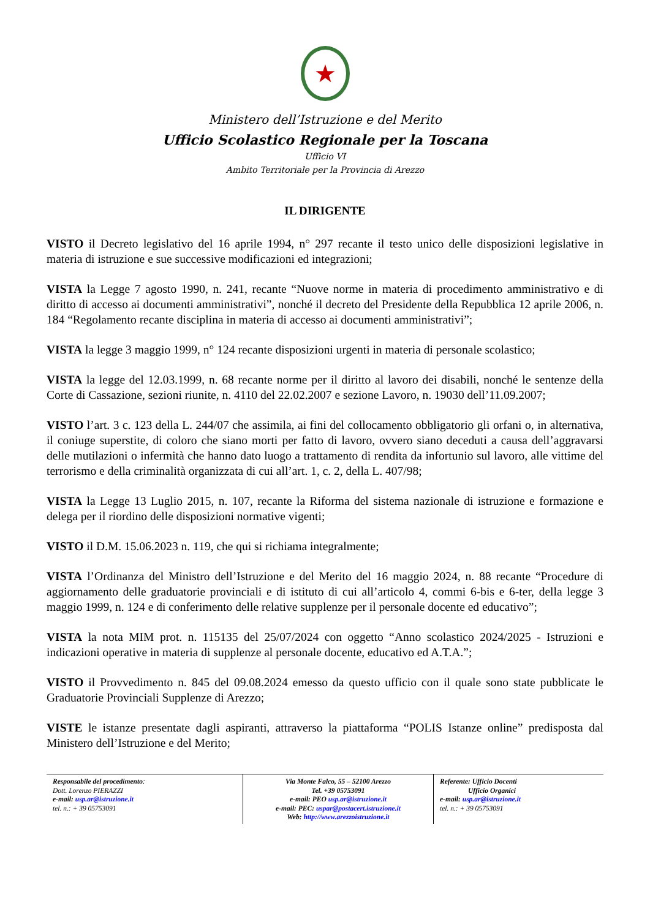★
Ministero dell’Istruzione e del Merito
Ufficio Scolastico Regionale per la Toscana
Ufficio VI
Ambito Territoriale per la Provincia di Arezzo
IL DIRIGENTE
VISTO il Decreto legislativo del 16 aprile 1994, n° 297 recante il testo unico delle disposizioni legislative in materia di istruzione e sue successive modificazioni ed integrazioni;
VISTA la Legge 7 agosto 1990, n. 241, recante “Nuove norme in materia di procedimento amministrativo e di diritto di accesso ai documenti amministrativi”, nonché il decreto del Presidente della Repubblica 12 aprile 2006, n. 184 “Regolamento recante disciplina in materia di accesso ai documenti amministrativi”;
VISTA la legge 3 maggio 1999, n° 124 recante disposizioni urgenti in materia di personale scolastico;
VISTA la legge del 12.03.1999, n. 68 recante norme per il diritto al lavoro dei disabili, nonché le sentenze della Corte di Cassazione, sezioni riunite, n. 4110 del 22.02.2007 e sezione Lavoro, n. 19030 dell’11.09.2007;
VISTO l’art. 3 c. 123 della L. 244/07 che assimila, ai fini del collocamento obbligatorio gli orfani o, in alternativa, il coniuge superstite, di coloro che siano morti per fatto di lavoro, ovvero siano deceduti a causa dell’aggravarsi delle mutilazioni o infermità che hanno dato luogo a trattamento di rendita da infortunio sul lavoro, alle vittime del terrorismo e della criminalità organizzata di cui all’art. 1, c. 2, della L. 407/98;
VISTA la Legge 13 Luglio 2015, n. 107, recante la Riforma del sistema nazionale di istruzione e formazione e delega per il riordino delle disposizioni normative vigenti;
VISTO il D.M. 15.06.2023 n. 119, che qui si richiama integralmente;
VISTA l’Ordinanza del Ministro dell’Istruzione e del Merito del 16 maggio 2024, n. 88 recante “Procedure di aggiornamento delle graduatorie provinciali e di istituto di cui all’articolo 4, commi 6-bis e 6-ter, della legge 3 maggio 1999, n. 124 e di conferimento delle relative supplenze per il personale docente ed educativo”;
VISTA la nota MIM prot. n. 115135 del 25/07/2024 con oggetto “Anno scolastico 2024/2025 - Istruzioni e indicazioni operative in materia di supplenze al personale docente, educativo ed A.T.A.”;
VISTO il Provvedimento n. 845 del 09.08.2024 emesso da questo ufficio con il quale sono state pubblicate le Graduatorie Provinciali Supplenze di Arezzo;
VISTE le istanze presentate dagli aspiranti, attraverso la piattaforma “POLIS Istanze online” predisposta dal Ministero dell’Istruzione e del Merito;
Responsabile del procedimento:
Dott. Lorenzo PIERAZZI
e-mail: usp.ar@istruzione.it
tel. n.: + 39 05753091
Via Monte Falco, 55 – 52100 Arezzo
Tel. +39 05753091
e-mail: PEO usp.ar@istruzione.it
e-mail: PEC: uspar@postacert.istruzione.it
Web: http://www.arezzoistruzione.it
Referente: Ufficio Docenti
Ufficio Organici
e-mail: usp.ar@istruzione.it
tel. n.: + 39 05753091